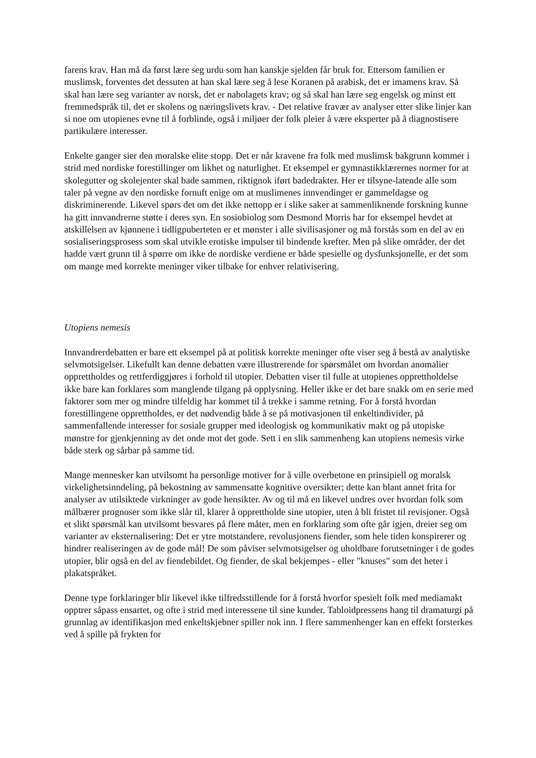farens krav. Han må da først lære seg urdu som han kanskje sjelden får bruk for. Ettersom familien er muslimsk, forventes det dessuten at han skal lære seg å lese Koranen på arabisk, det er imamens krav. Så skal han lære seg varianter av norsk, det er nabolagets krav; og så skal han lære seg engelsk og minst ett fremmedspråk til, det er skolens og næringslivets krav. - Det relative fravær av analyser etter slike linjer kan si noe om utopienes evne til å forblinde, også i miljøer der folk pleier å være eksperter på å diagnostisere partikulære interesser.
Enkelte ganger sier den moralske elite stopp. Det er når kravene fra folk med muslimsk bakgrunn kommer i strid med nordiske forestillinger om likhet og naturlighet. Et eksempel er gymnastikklærernes normer for at skolegutter og skolejenter skal bade sammen, riktignok iført badedrakter. Her er tilsyne-latende alle som taler på vegne av den nordiske fornuft enige om at muslimenes innvendinger er gammeldagse og diskriminerende. Likevel spørs det om det ikke nettopp er i slike saker at sammenliknende forskning kunne ha gitt innvandrerne støtte i deres syn. En sosiobiolog som Desmond Morris har for eksempel hevdet at atskillelsen av kjønnene i tidligpuberteten er et mønster i alle sivilisasjoner og må forstås som en del av en sosialiseringsprosess som skal utvikle erotiske impulser til bindende krefter. Men på slike områder, der det hadde vært grunn til å spørre om ikke de nordiske verdiene er både spesielle og dysfunksjonelle, er det som om mange med korrekte meninger viker tilbake for enhver relativisering.
Utopiens nemesis
Innvandrerdebatten er bare ett eksempel på at politisk korrekte meninger ofte viser seg å bestå av analytiske selvmotsigelser. Likefullt kan denne debatten være illustrerende for spørsmålet om hvordan anomalier opprettholdes og rettferdiggjøres i forhold til utopier. Debatten viser til fulle at utopienes opprettholdelse ikke bare kan forklares som manglende tilgang på opplysning. Heller ikke er det bare snakk om en serie med faktorer som mer og mindre tilfeldig har kommet til å trekke i samme retning. For å forstå hvordan forestillingene opprettholdes, er det nødvendig både å se på motivasjonen til enkeltindivider, på sammenfallende interesser for sosiale grupper med ideologisk og kommunikativ makt og på utopiske mønstre for gjenkjenning av det onde mot det gode. Sett i en slik sammenheng kan utopiens nemesis virke både sterk og sårbar på samme tid.
Mange mennesker kan utvilsomt ha personlige motiver for å ville overbetone en prinsipiell og moralsk virkelighetsinndeling, på bekostning av sammensatte kognitive oversikter; dette kan blant annet frita for analyser av utilsiktede virkninger av gode hensikter. Av og til må en likevel undres over hvordan folk som målbærer prognoser som ikke slår til, klarer å opprettholde sine utopier, uten å bli fristet til revisjoner. Også et slikt spørsmål kan utvilsomt besvares på flere måter, men en forklaring som ofte går igjen, dreier seg om varianter av eksternalisering: Det er ytre motstandere, revolusjonens fiender, som hele tiden konspirerer og hindrer realiseringen av de gode mål! De som påviser selvmotsigelser og uholdbare forutsetninger i de godes utopier, blir også en del av fiendebildet. Og fiender, de skal bekjempes - eller "knuses" som det heter i plakatspråket.
Denne type forklaringer blir likevel ikke tilfredsstillende for å forstå hvorfor spesielt folk med mediamakt opptrer såpass ensartet, og ofte i strid med interessene til sine kunder. Tabloidpressens hang til dramaturgi på grunnlag av identifikasjon med enkeltskjebner spiller nok inn. I flere sammenhenger kan en effekt forsterkes ved å spille på frykten for